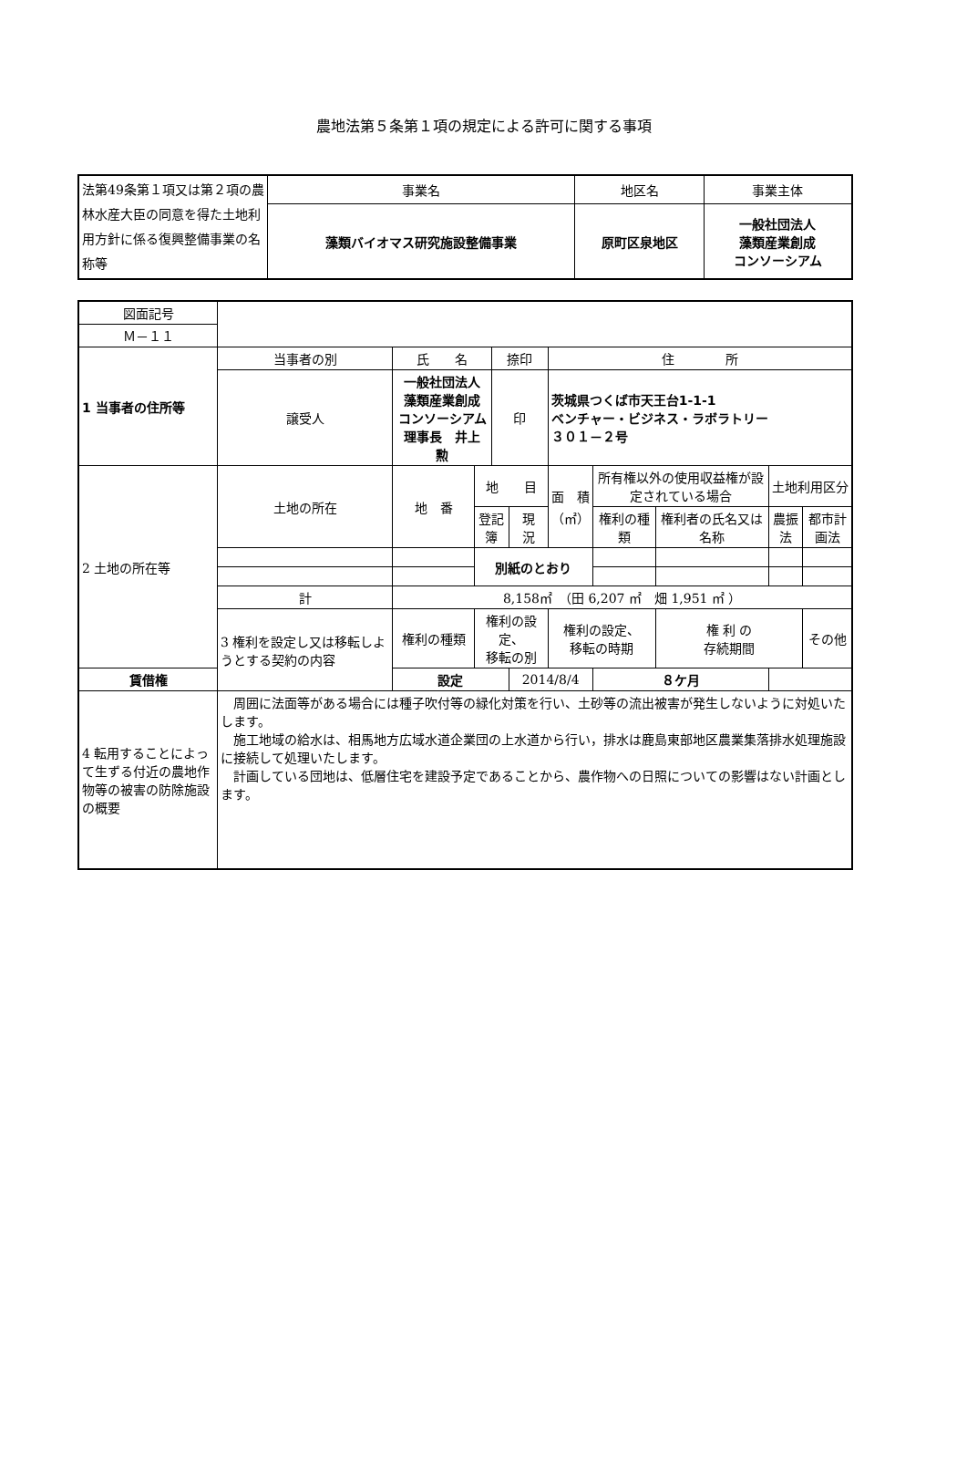農地法第５条第１項の規定による許可に関する事項
| 法第49条第１項又は第２項の農林水産大臣の同意を得た土地利用方針に係る復興整備事業の名称等 | 事業名 | 地区名 | 事業主体 |
| | 藻類バイオマス研究施設整備事業 | 原町区泉地区 | 一般社団法人 藻類産業創成 コンソーシアム |
| 図面記号 | | | | | | | | | | |
| Ｍ－１１ | | | | | | | | | | |
| 1 当事者の住所等 | 当事者の別 | 氏 名 | | 捺印 | | 住 所 | | | | |
| | 譲受人 | 一般社団法人 藻類産業創成 コンソーシアム 理事長 井上 勲 | | 印 | | 茨城県つくば市天王台1-1-1 ベンチャー・ビジネス・ラボラトリー ３０１－２号 | | | | |
| 2 土地の所在等 | 土地の所在 | 地 番 | 地 目 | | | 面 積 （㎡） | 所有権以外の使用収益権が設定されている場合 | | 土地利用区分 | |
| | | | 登記簿 | | 現 況 | | 権利の種類 | 権利者の氏名又は名称 | 農振法 | 都市計画法 |
| | | | 別紙のとおり | | | | | | | |
| | 計 | 8,158㎡ （田 6,207 ㎡ 畑 1,951 ㎡ ） | | | | | | | | |
| | 3 権利を設定し又は移転しようとする契約の内容 | 権利の種類 | 権利の設定、 移転の別 | | | 権利の設定、 移転の時期 | | 権 利 の 存続期間 | | その他 |
| 賃借権 | | 設定 | | | 2014/8/4 | | ８ケ月 | | | |
| 4 転用することによって生ずる付近の農地作物等の被害の防除施設の概要 | 周囲に法面等がある場合には種子吹付等の緑化対策を行い、土砂等の流出被害が発生しないように対処いたします。 施工地域の給水は、相馬地方広域水道企業団の上水道から行い，排水は鹿島東部地区農業集落排水処理施設に接続して処理いたします。 計画している団地は、低層住宅を建設予定であることから、農作物への日照についての影響はない計画とします。 | | | | | | | | | |